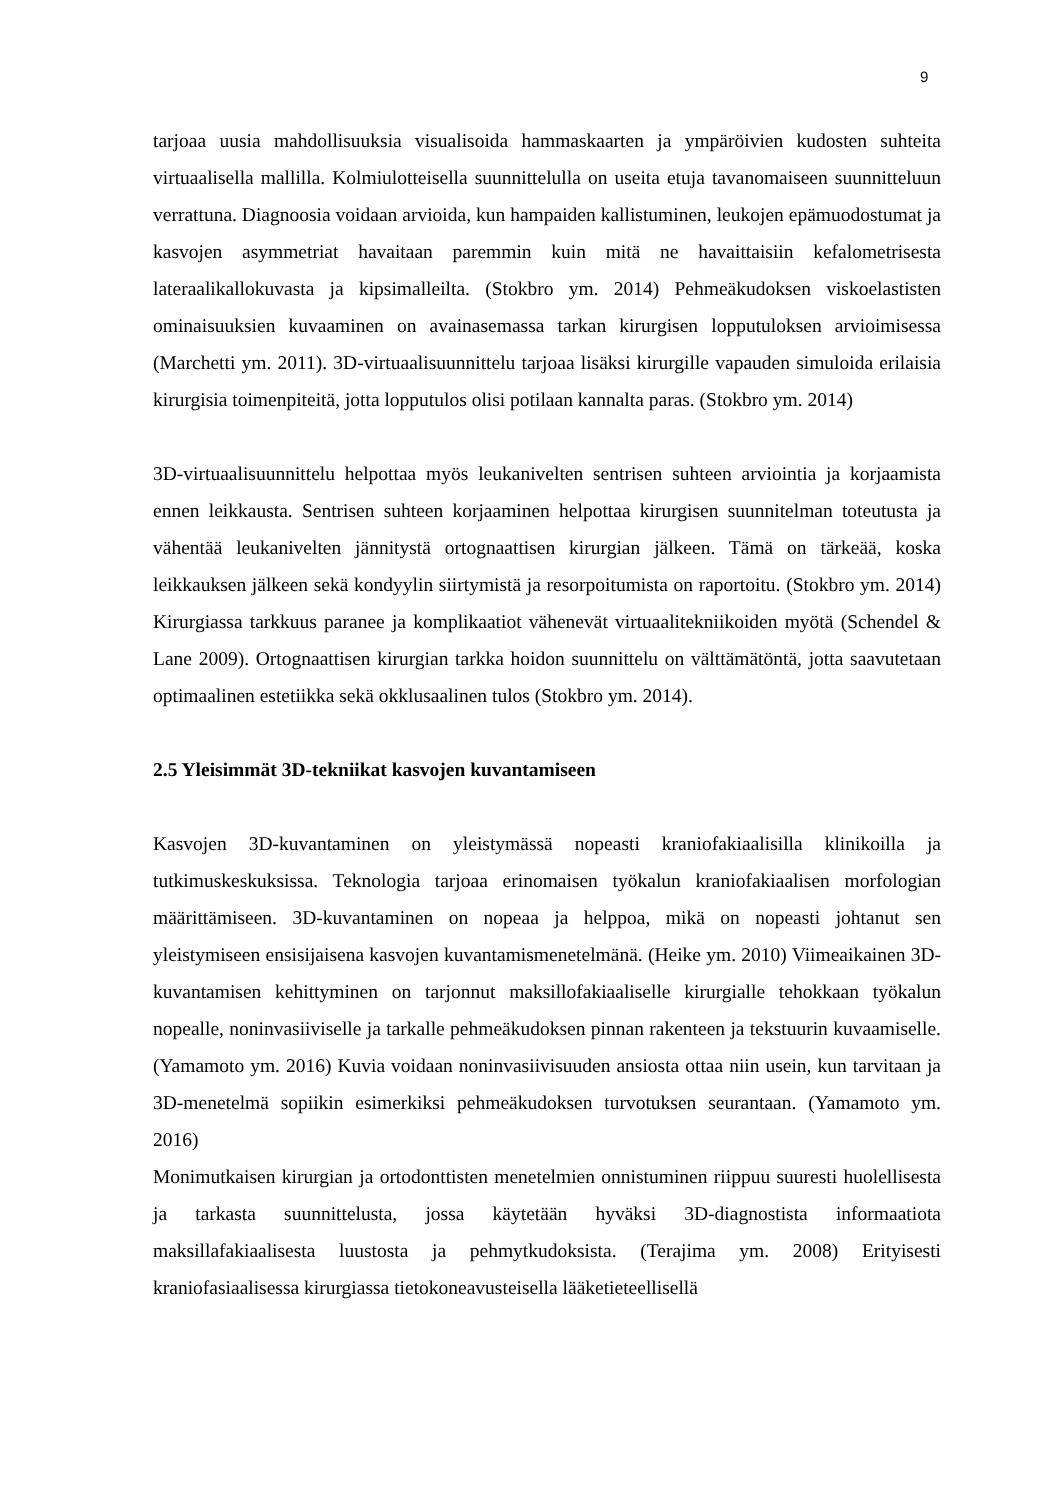9
tarjoaa uusia mahdollisuuksia visualisoida hammaskaarten ja ympäröivien kudosten suhteita virtuaalisella mallilla. Kolmiulotteisella suunnittelulla on useita etuja tavanomaiseen suunnitteluun verrattuna. Diagnoosia voidaan arvioida, kun hampaiden kallistuminen, leukojen epämuodostumat ja kasvojen asymmetriat havaitaan paremmin kuin mitä ne havaittaisiin kefalometrisesta lateraalikallokuvasta ja kipsimalleilta. (Stokbro ym. 2014) Pehmeäkudoksen viskoelastisten ominaisuuksien kuvaaminen on avainasemassa tarkan kirurgisen lopputuloksen arvioimisessa (Marchetti ym. 2011). 3D-virtuaalisuunnittelu tarjoaa lisäksi kirurgille vapauden simuloida erilaisia kirurgisia toimenpiteitä, jotta lopputulos olisi potilaan kannalta paras. (Stokbro ym. 2014)
3D-virtuaalisuunnittelu helpottaa myös leukanivelten sentrisen suhteen arviointia ja korjaamista ennen leikkausta. Sentrisen suhteen korjaaminen helpottaa kirurgisen suunnitelman toteutusta ja vähentää leukanivelten jännitystä ortognaattisen kirurgian jälkeen. Tämä on tärkeää, koska leikkauksen jälkeen sekä kondyylin siirtymistä ja resorpoitumista on raportoitu. (Stokbro ym. 2014) Kirurgiassa tarkkuus paranee ja komplikaatiot vähenevät virtuaalitekniikoiden myötä (Schendel & Lane 2009). Ortognaattisen kirurgian tarkka hoidon suunnittelu on välttämätöntä, jotta saavutetaan optimaalinen estetiikka sekä okklusaalinen tulos (Stokbro ym. 2014).
2.5 Yleisimmät 3D-tekniikat kasvojen kuvantamiseen
Kasvojen 3D-kuvantaminen on yleistymässä nopeasti kraniofakiaalisilla klinikoilla ja tutkimuskeskuksissa. Teknologia tarjoaa erinomaisen työkalun kraniofakiaalisen morfologian määrittämiseen. 3D-kuvantaminen on nopeaa ja helppoa, mikä on nopeasti johtanut sen yleistymiseen ensisijaisena kasvojen kuvantamismenetelmänä. (Heike ym. 2010) Viimeaikainen 3D-kuvantamisen kehittyminen on tarjonnut maksillofakiaaliselle kirurgialle tehokkaan työkalun nopealle, noninvasiiviselle ja tarkalle pehmeäkudoksen pinnan rakenteen ja tekstuurin kuvaamiselle. (Yamamoto ym. 2016) Kuvia voidaan noninvasiivisuuden ansiosta ottaa niin usein, kun tarvitaan ja 3D-menetelmä sopiikin esimerkiksi pehmeäkudoksen turvotuksen seurantaan. (Yamamoto ym. 2016)
Monimutkaisen kirurgian ja ortodonttisten menetelmien onnistuminen riippuu suuresti huolellisesta ja tarkasta suunnittelusta, jossa käytetään hyväksi 3D-diagnostista informaatiota maksillafakiaalisesta luustosta ja pehmytkudoksista. (Terajima ym. 2008) Erityisesti kraniofasiaalisessa kirurgiassa tietokoneavusteisella lääketieteellisellä